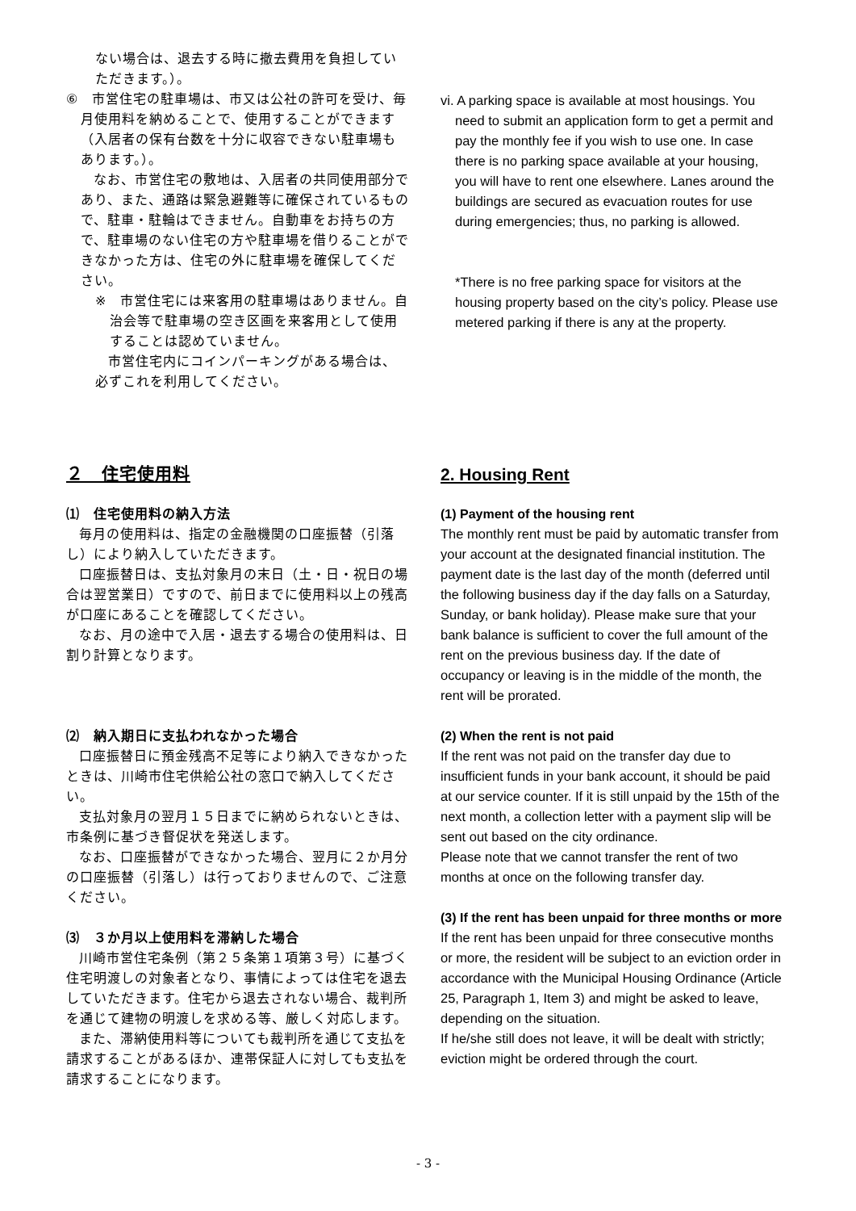ない場合は、退去する時に撤去費用を負担していただきます。）。
⑥　市営住宅の駐車場は、市又は公社の許可を受け、毎月使用料を納めることで、使用することができます（入居者の保有台数を十分に収容できない駐車場もあります。）。
なお、市営住宅の敷地は、入居者の共同使用部分であり、また、通路は緊急避難等に確保されているもので、駐車・駐輪はできません。自動車をお持ちの方で、駐車場のない住宅の方や駐車場を借りることができなかった方は、住宅の外に駐車場を確保してください。
※　市営住宅には来客用の駐車場はありません。自治会等で駐車場の空き区画を来客用として使用することは認めていません。
市営住宅内にコインパーキングがある場合は、必ずこれを利用してください。
vi. A parking space is available at most housings. You
need to submit an application form to get a permit and pay the monthly fee if you wish to use one. In case there is no parking space available at your housing, you will have to rent one elsewhere. Lanes around the buildings are secured as evacuation routes for use during emergencies; thus, no parking is allowed.
*There is no free parking space for visitors at the housing property based on the city’s policy. Please use metered parking if there is any at the property.
２　住宅使用料
⑴　住宅使用料の納入方法
毎月の使用料は、指定の金融機関の口座振替（引落し）により納入していただきます。
口座振替日は、支払対象月の末日（土・日・祝日の場合は翌営業日）ですので、前日までに使用料以上の残高が口座にあることを確認してください。
なお、月の途中で入居・退去する場合の使用料は、日割り計算となります。
⑵　納入期日に支払われなかった場合
口座振替日に預金残高不足等により納入できなかったときは、川崎市住宅供給公社の窓口で納入してください。
支払対象月の翌月１５日までに納められないときは、市条例に基づき督促状を発送します。
なお、口座振替ができなかった場合、翌月に２か月分の口座振替（引落し）は行っておりませんので、ご注意ください。
⑶　３か月以上使用料を滞納した場合
川崎市営住宅条例（第２５条第１項第３号）に基づく住宅明渡しの対象者となり、事情によっては住宅を退去していただきます。住宅から退去されない場合、裁判所を通じて建物の明渡しを求める等、厳しく対応します。
また、滞納使用料等についても裁判所を通じて支払を請求することがあるほか、連帯保証人に対しても支払を請求することになります。
2. Housing Rent
(1) Payment of the housing rent
The monthly rent must be paid by automatic transfer from your account at the designated financial institution. The payment date is the last day of the month (deferred until the following business day if the day falls on a Saturday, Sunday, or bank holiday). Please make sure that your bank balance is sufficient to cover the full amount of the rent on the previous business day. If the date of occupancy or leaving is in the middle of the month, the rent will be prorated.
(2) When the rent is not paid
If the rent was not paid on the transfer day due to insufficient funds in your bank account, it should be paid at our service counter. If it is still unpaid by the 15th of the next month, a collection letter with a payment slip will be sent out based on the city ordinance.
Please note that we cannot transfer the rent of two months at once on the following transfer day.
(3) If the rent has been unpaid for three months or more
If the rent has been unpaid for three consecutive months or more, the resident will be subject to an eviction order in accordance with the Municipal Housing Ordinance (Article 25, Paragraph 1, Item 3) and might be asked to leave, depending on the situation.
If he/she still does not leave, it will be dealt with strictly; eviction might be ordered through the court.
- 3 -